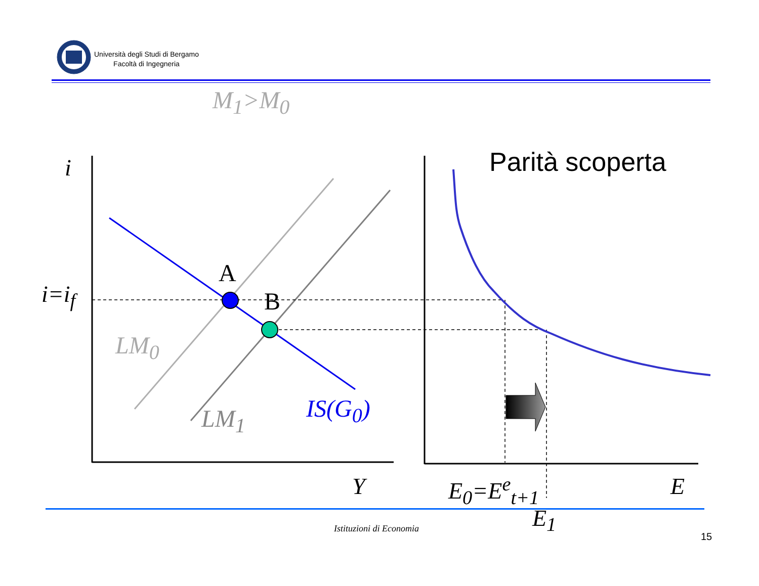Università degli Studi di Bergamo
Facoltà di Ingegneria
M<sub>1</sub>>M<sub>0</sub>
Parità scoperta
i
i=i<sub>f</sub>
A
B
LM<sub>0</sub>
LM<sub>1</sub> IS(G<sub>0</sub>)
Y E<sub>0</sub>=E<sup>e</sup><sub>t+1</sub> E
E<sub>1</sub>
Istituzioni di Economia
15